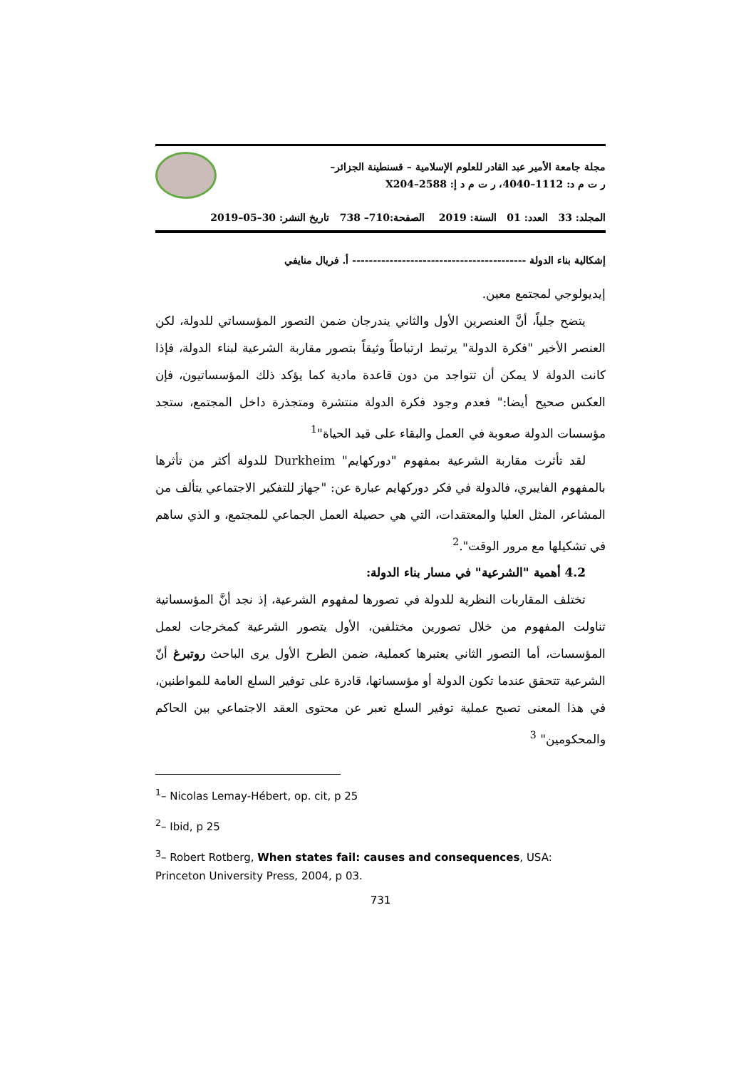مجلة جامعة الأمير عبد القادر للعلوم الإسلامية – قسنطينة الجزائر–
ر ت م د: 1112–4040، ر ت م د إ: 2588–X204
المجلد: 33 العدد: 01 السنة: 2019 الصفحة:710– 738 تاريخ النشر: 30–05–2019
إشكالية بناء الدولة ------------------------------------------ أ. فريال منايفي
إيديولوجي لمجتمع معين.
يتضح جلياً، أنَّ العنصرين الأول والثاني يندرجان ضمن التصور المؤسساتي للدولة، لكن العنصر الأخير "فكرة الدولة" يرتبط ارتباطاً وثيقاً بتصور مقاربة الشرعية لبناء الدولة، فإذا كانت الدولة لا يمكن أن تتواجد من دون قاعدة مادية كما يؤكد ذلك المؤسساتيون، فإن العكس صحيح أيضا:" فعدم وجود فكرة الدولة منتشرة ومتجذرة داخل المجتمع، ستجد مؤسسات الدولة صعوبة في العمل والبقاء على قيد الحياة"<sup>1</sup>
لقد تأثرت مقاربة الشرعية بمفهوم "دوركهايم" Durkheim للدولة أكثر من تأثرها بالمفهوم الفايبري، فالدولة في فكر دوركهايم عبارة عن: "جهاز للتفكير الاجتماعي يتألف من المشاعر، المثل العليا والمعتقدات، التي هي حصيلة العمل الجماعي للمجتمع، و الذي ساهم في تشكيلها مع مرور الوقت".<sup>2</sup>
4.2 أهمية "الشرعية" في مسار بناء الدولة:
تختلف المقاربات النظرية للدولة في تصورها لمفهوم الشرعية، إذ نجد أنَّ المؤسساتية تناولت المفهوم من خلال تصورين مختلفين، الأول يتصور الشرعية كمخرجات لعمل المؤسسات، أما التصور الثاني يعتبرها كعملية، ضمن الطرح الأول يرى الباحث روتبرغ أنّ الشرعية تتحقق عندما تكون الدولة أو مؤسساتها، قادرة على توفير السلع العامة للمواطنين، في هذا المعنى تصبح عملية توفير السلع تعبر عن محتوى العقد الاجتماعي بين الحاكم والمحكومين" <sup>3</sup>
<sup>1</sup>– Nicolas Lemay-Hébert, op. cit, p 25
<sup>2</sup>– Ibid, p 25
<sup>3</sup>– Robert Rotberg, When states fail: causes and consequences, USA: Princeton University Press, 2004, p 03.
731